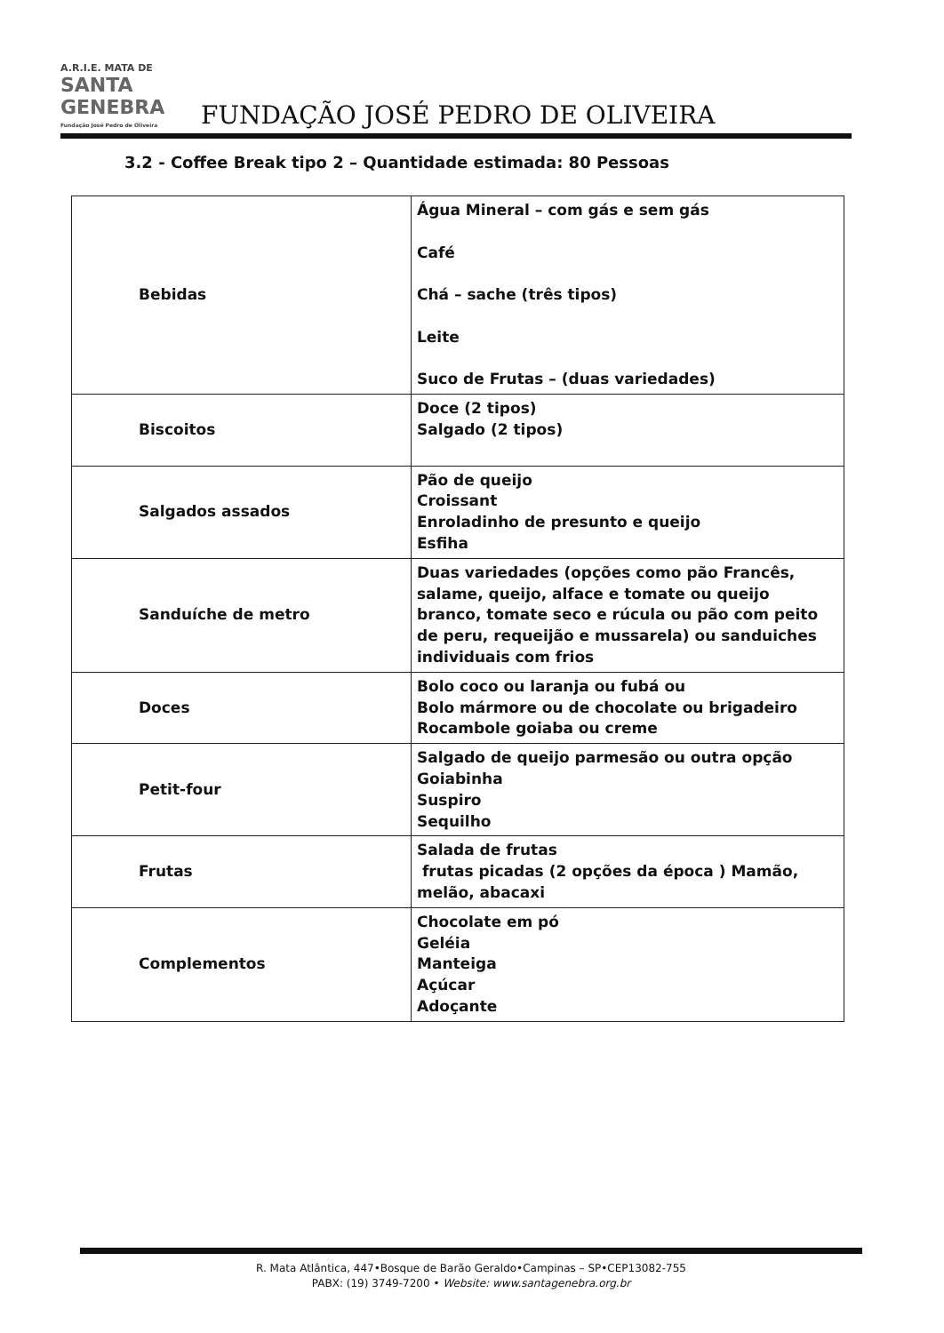A.R.I.E. MATA DE SANTA GENEBRA Fundação José Pedro de Oliveira FUNDAÇÃO JOSÉ PEDRO DE OLIVEIRA
3.2 - Coffee Break tipo 2 – Quantidade estimada: 80 Pessoas
| Bebidas | Água Mineral – com gás e sem gás Café Chá – sache (três tipos) Leite Suco de Frutas – (duas variedades) |
| Biscoitos | Doce (2 tipos) Salgado (2 tipos) |
| Salgados assados | Pão de queijo Croissant Enroladinho de presunto e queijo Esfiha |
| Sanduíche de metro | Duas variedades (opções como pão Francês, salame, queijo, alface e tomate ou queijo branco, tomate seco e rúcula ou pão com peito de peru, requeijão e mussarela) ou sanduiches individuais com frios |
| Doces | Bolo coco ou laranja ou fubá ou Bolo mármore ou de chocolate ou brigadeiro Rocambole goiaba ou creme |
| Petit-four | Salgado de queijo parmesão ou outra opção Goiabinha Suspiro Sequilho |
| Frutas | Salada de frutas frutas picadas (2 opções da época ) Mamão, melão, abacaxi |
| Complementos | Chocolate em pó Geléia Manteiga Açúcar Adoçante |
R. Mata Atlântica, 447•Bosque de Barão Geraldo•Campinas – SP•CEP13082-755
PABX: (19) 3749-7200 • Website: www.santagenebra.org.br